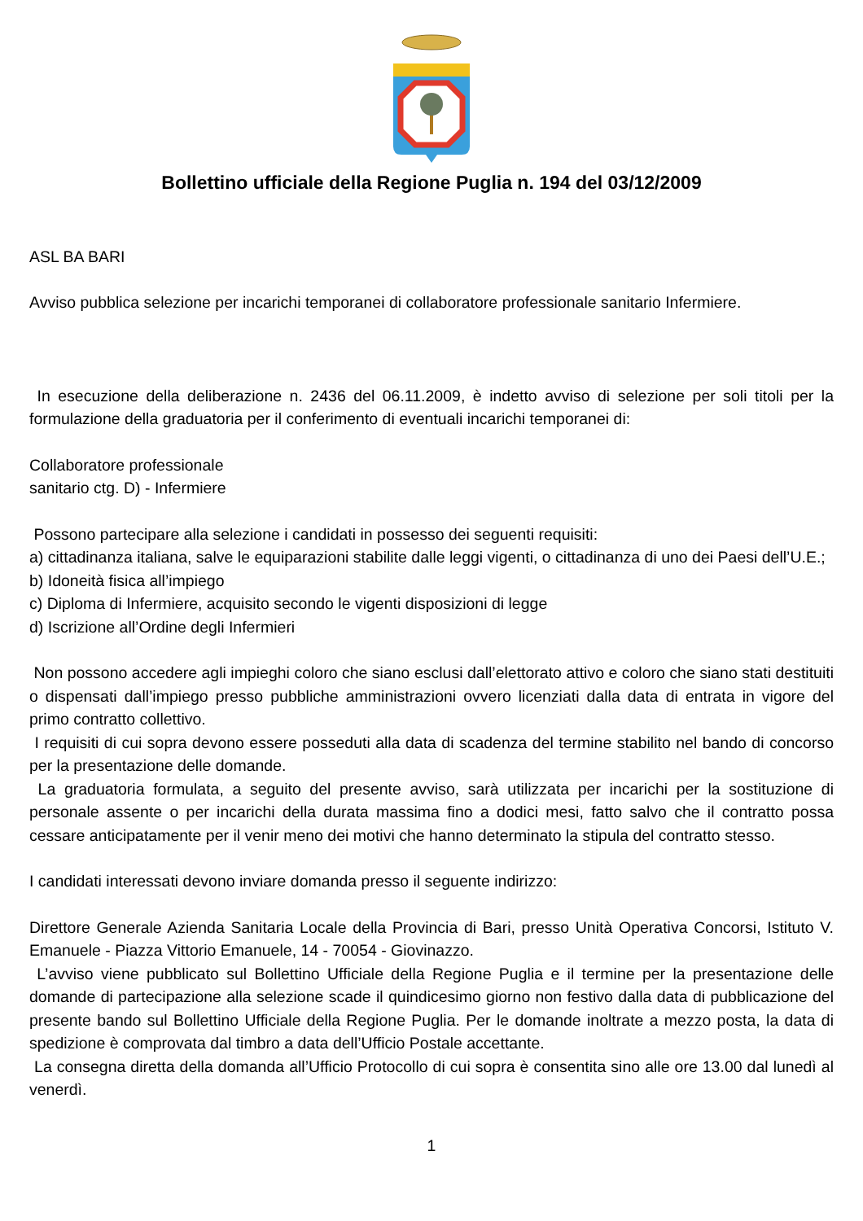Bollettino ufficiale della Regione Puglia n. 194 del 03/12/2009
ASL BA BARI
Avviso pubblica selezione per incarichi temporanei di collaboratore professionale sanitario Infermiere.
In esecuzione della deliberazione n. 2436 del 06.11.2009, è indetto avviso di selezione per soli titoli per la formulazione della graduatoria per il conferimento di eventuali incarichi temporanei di:
Collaboratore professionale
sanitario ctg. D) - Infermiere
Possono partecipare alla selezione i candidati in possesso dei seguenti requisiti:
a) cittadinanza italiana, salve le equiparazioni stabilite dalle leggi vigenti, o cittadinanza di uno dei Paesi dell’U.E.;
b) Idoneità fisica all’impiego
c) Diploma di Infermiere, acquisito secondo le vigenti disposizioni di legge
d) Iscrizione all’Ordine degli Infermieri
Non possono accedere agli impieghi coloro che siano esclusi dall’elettorato attivo e coloro che siano stati destituiti o dispensati dall’impiego presso pubbliche amministrazioni ovvero licenziati dalla data di entrata in vigore del primo contratto collettivo.
I requisiti di cui sopra devono essere posseduti alla data di scadenza del termine stabilito nel bando di concorso per la presentazione delle domande.
La graduatoria formulata, a seguito del presente avviso, sarà utilizzata per incarichi per la sostituzione di personale assente o per incarichi della durata massima fino a dodici mesi, fatto salvo che il contratto possa cessare anticipatamente per il venir meno dei motivi che hanno determinato la stipula del contratto stesso.
I candidati interessati devono inviare domanda presso il seguente indirizzo:
Direttore Generale Azienda Sanitaria Locale della Provincia di Bari, presso Unità Operativa Concorsi, Istituto V. Emanuele - Piazza Vittorio Emanuele, 14 - 70054 - Giovinazzo.
L’avviso viene pubblicato sul Bollettino Ufficiale della Regione Puglia e il termine per la presentazione delle domande di partecipazione alla selezione scade il quindicesimo giorno non festivo dalla data di pubblicazione del presente bando sul Bollettino Ufficiale della Regione Puglia. Per le domande inoltrate a mezzo posta, la data di spedizione è comprovata dal timbro a data dell’Ufficio Postale accettante.
La consegna diretta della domanda all’Ufficio Protocollo di cui sopra è consentita sino alle ore 13.00 dal lunedì al venerdì.
1